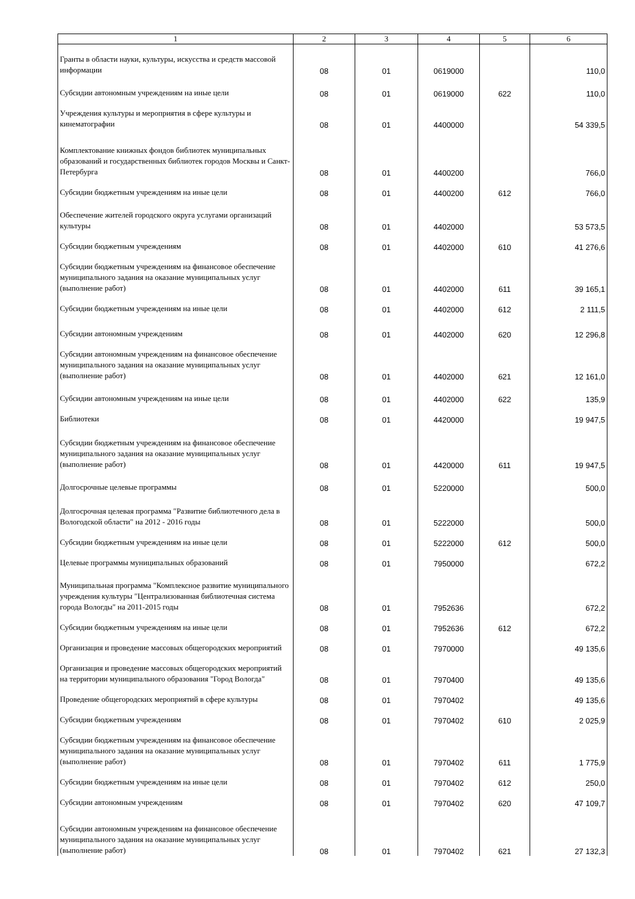| 1 | 2 | 3 | 4 | 5 | 6 |
| --- | --- | --- | --- | --- | --- |
| Гранты в области науки, культуры, искусства и средств массовой информации | 08 | 01 | 0619000 | | 110,0 |
| Субсидии автономным учреждениям на иные цели | 08 | 01 | 0619000 | 622 | 110,0 |
| Учреждения культуры и мероприятия в сфере культуры и кинематографии | 08 | 01 | 4400000 | | 54 339,5 |
| Комплектование книжных фондов библиотек муниципальных образований и государственных библиотек городов Москвы и Санкт-Петербурга | 08 | 01 | 4400200 | | 766,0 |
| Субсидии бюджетным учреждениям на иные цели | 08 | 01 | 4400200 | 612 | 766,0 |
| Обеспечение жителей городского округа услугами организаций культуры | 08 | 01 | 4402000 | | 53 573,5 |
| Субсидии бюджетным учреждениям | 08 | 01 | 4402000 | 610 | 41 276,6 |
| Субсидии бюджетным учреждениям на финансовое обеспечение муниципального задания на оказание муниципальных услуг (выполнение работ) | 08 | 01 | 4402000 | 611 | 39 165,1 |
| Субсидии бюджетным учреждениям на иные цели | 08 | 01 | 4402000 | 612 | 2 111,5 |
| Субсидии автономным учреждениям | 08 | 01 | 4402000 | 620 | 12 296,8 |
| Субсидии автономным учреждениям на финансовое обеспечение муниципального задания на оказание муниципальных услуг (выполнение работ) | 08 | 01 | 4402000 | 621 | 12 161,0 |
| Субсидии автономным учреждениям на иные цели | 08 | 01 | 4402000 | 622 | 135,9 |
| Библиотеки | 08 | 01 | 4420000 | | 19 947,5 |
| Субсидии бюджетным учреждениям на финансовое обеспечение муниципального задания на оказание муниципальных услуг (выполнение работ) | 08 | 01 | 4420000 | 611 | 19 947,5 |
| Долгосрочные целевые программы | 08 | 01 | 5220000 | | 500,0 |
| Долгосрочная целевая программа "Развитие библиотечного дела в Вологодской области" на 2012 - 2016 годы | 08 | 01 | 5222000 | | 500,0 |
| Субсидии бюджетным учреждениям на иные цели | 08 | 01 | 5222000 | 612 | 500,0 |
| Целевые программы муниципальных образований | 08 | 01 | 7950000 | | 672,2 |
| Муниципальная программа "Комплексное развитие муниципального учреждения культуры "Централизованная библиотечная система города Вологды" на 2011-2015 годы | 08 | 01 | 7952636 | | 672,2 |
| Субсидии бюджетным учреждениям на иные цели | 08 | 01 | 7952636 | 612 | 672,2 |
| Организация и проведение массовых общегородских мероприятий | 08 | 01 | 7970000 | | 49 135,6 |
| Организация и проведение массовых общегородских мероприятий на территории муниципального образования "Город Вологда" | 08 | 01 | 7970400 | | 49 135,6 |
| Проведение общегородских мероприятий в сфере культуры | 08 | 01 | 7970402 | | 49 135,6 |
| Субсидии бюджетным учреждениям | 08 | 01 | 7970402 | 610 | 2 025,9 |
| Субсидии бюджетным учреждениям на финансовое обеспечение муниципального задания на оказание муниципальных услуг (выполнение работ) | 08 | 01 | 7970402 | 611 | 1 775,9 |
| Субсидии бюджетным учреждениям на иные цели | 08 | 01 | 7970402 | 612 | 250,0 |
| Субсидии автономным учреждениям | 08 | 01 | 7970402 | 620 | 47 109,7 |
| Субсидии автономным учреждениям на финансовое обеспечение муниципального задания на оказание муниципальных услуг (выполнение работ) | 08 | 01 | 7970402 | 621 | 27 132,3 |